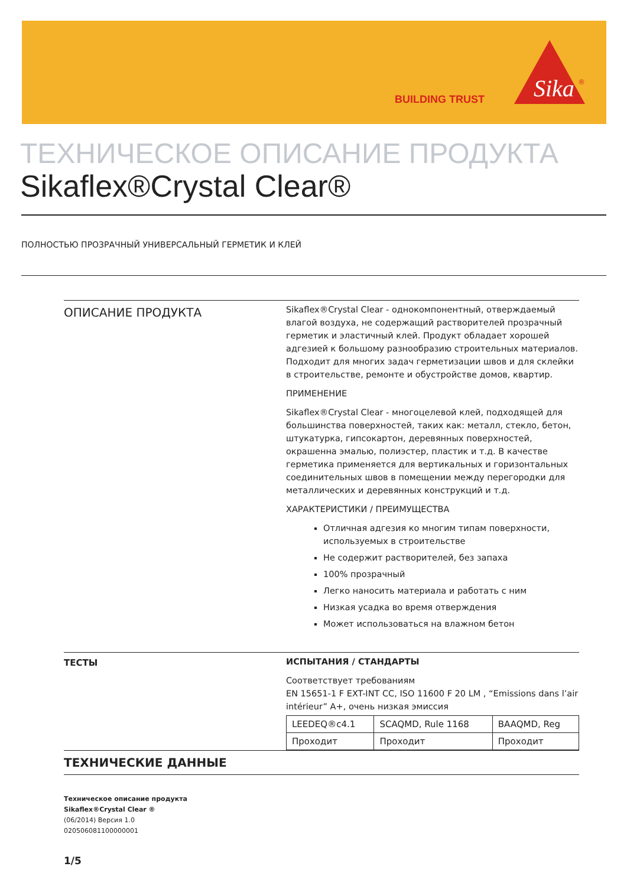BUILDING TRUST
Sika
®
ТЕХНИЧЕСКОЕ ОПИСАНИЕ ПРОДУКТА
Sikaflex®Crystal Clear®
ПОЛНОСТЬЮ ПРОЗРАЧНЫЙ УНИВЕРСАЛЬНЫЙ ГЕРМЕТИК И КЛЕЙ
ОПИСАНИЕ ПРОДУКТА
Sikaflex®Crystal Clear - однокомпонентный, отверждаемый влагой воздуха, не содержащий растворителей прозрачный герметик и эластичный клей. Продукт обладает хорошей адгезией к большому разнообразию строительных материалов. Подходит для многих задач герметизации швов и для склейки в строительстве, ремонте и обустройстве домов, квартир.
ПРИМЕНЕНИЕ
Sikaflex®Crystal Clear - многоцелевой клей, подходящей для большинства поверхностей, таких как: металл, стекло, бетон, штукатурка, гипсокартон, деревянных поверхностей, окрашенна эмалью, полиэстер, пластик и т.д. В качестве герметика применяется для вертикальных и горизонтальных соединительных швов в помещении между перегородки для металлических и деревянных конструкций и т.д.
ХАРАКТЕРИСТИКИ / ПРЕИМУЩЕСТВА
Отличная адгезия ко многим типам поверхности, используемых в строительстве
Не содержит растворителей, без запаха
100% прозрачный
Легко наносить материала и работать с ним
Низкая усадка во время отверждения
Может использоваться на влажном бетон
ТЕСТЫ
ИСПЫТАНИЯ / СТАНДАРТЫ
Соответствует требованиям
EN 15651-1 F EXT-INT CC, ISO 11600 F 20 LM , “Emissions dans l’air intérieur” A+, очень низкая эмиссия
| LEEDEQ®c4.1 | SCAQMD, Rule 1168 | BAAQMD, Reg |
| Проходит | Проходит | Проходит |
ТЕХНИЧЕСКИЕ ДАННЫЕ
Техническое описание продукта
Sikaflex®Crystal Clear ®
(06/2014) Версия 1.0
020506081100000001
1/5